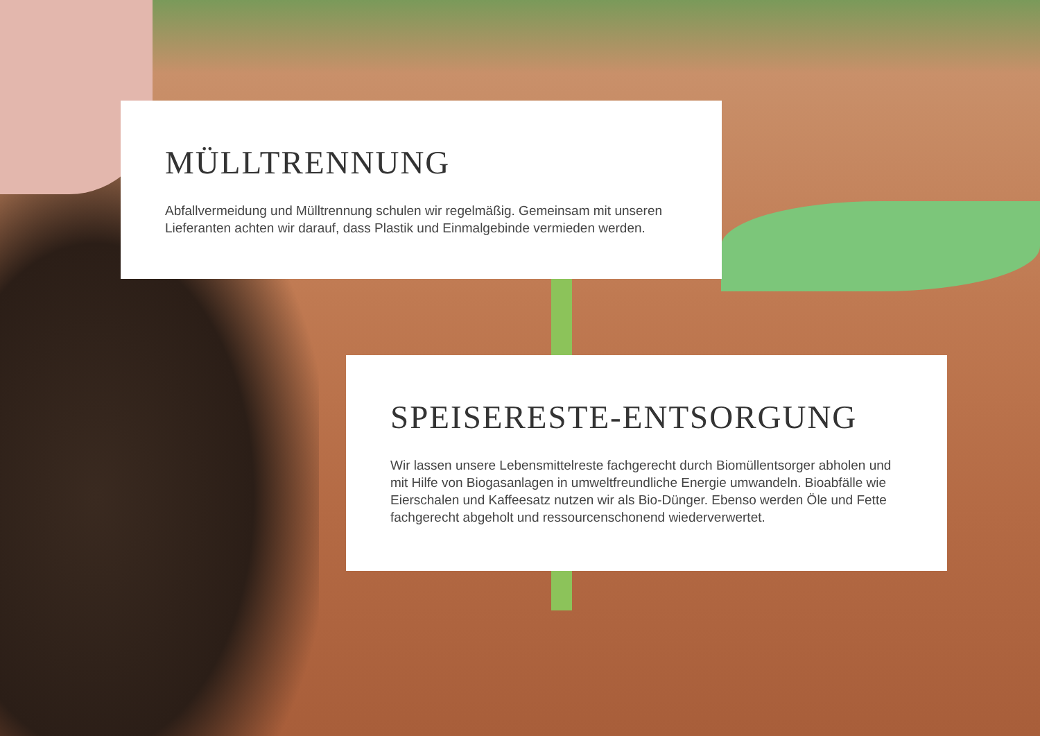MÜLLTRENNUNG
Abfallvermeidung und Mülltrennung schulen wir regelmäßig. Gemeinsam mit unseren
Lieferanten achten wir darauf, dass Plastik und Einmalgebinde vermieden werden.
SPEISERESTE-ENTSORGUNG
Wir lassen unsere Lebensmittelreste fachgerecht durch Biomüllentsorger abholen und mit Hilfe von Biogasanlagen in umweltfreundliche Energie umwandeln. Bioabfälle wie Eierschalen und Kaffeesatz nutzen wir als Bio-Dünger. Ebenso werden Öle und Fette fachgerecht abgeholt und ressourcenschonend wiederverwertet.